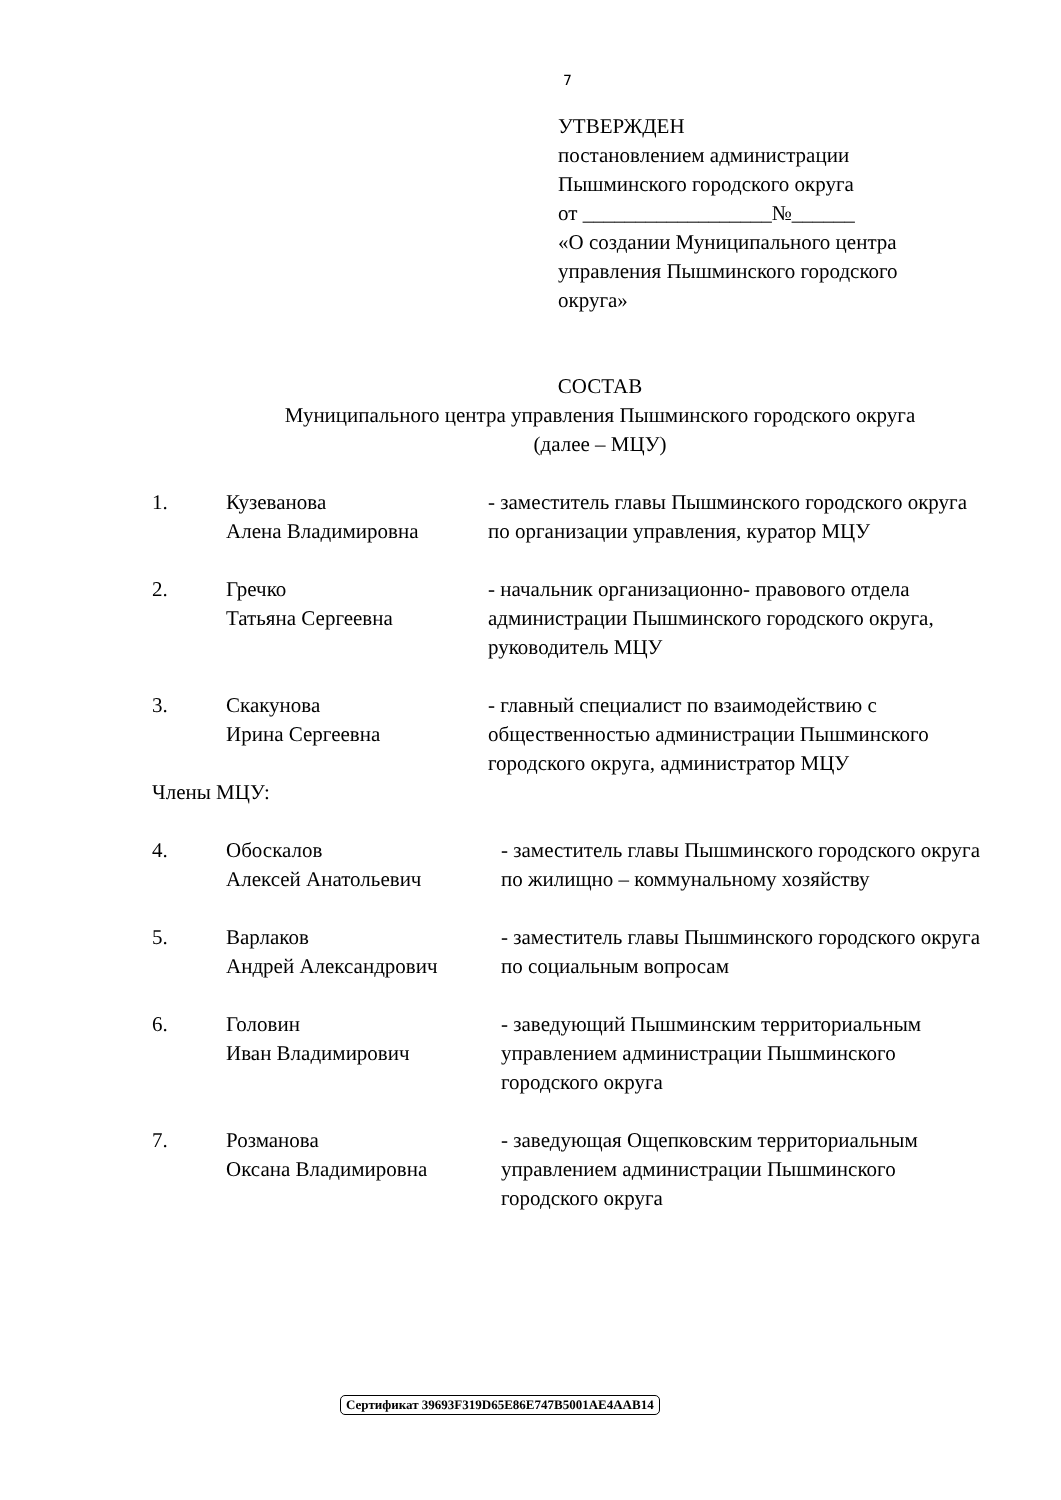7
УТВЕРЖДЕН
постановлением администрации
Пышминского городского округа
от __________________№______
«О создании Муниципального центра
управления Пышминского городского
округа»
СОСТАВ
Муниципального центра управления Пышминского городского округа
(далее – МЦУ)
1. Кузеванова
Алена Владимировна
- заместитель главы Пышминского городского округа по организации управления, куратор МЦУ
2. Гречко
Татьяна Сергеевна
- начальник организационно- правового отдела администрации Пышминского городского округа, руководитель МЦУ
3. Скакунова
Ирина Сергеевна
- главный специалист по взаимодействию с общественностью администрации Пышминского городского округа, администратор МЦУ
Члены МЦУ:
4. Обоскалов
Алексей Анатольевич
- заместитель главы Пышминского городского округа по жилищно – коммунальному хозяйству
5. Варлаков
Андрей Александрович
- заместитель главы Пышминского городского округа по социальным вопросам
6. Головин
Иван Владимирович
- заведующий Пышминским территориальным управлением администрации Пышминского городского округа
7. Розманова
Оксана Владимировна
- заведующая Ощепковским территориальным управлением администрации Пышминского городского округа
Сертификат 39693F319D65E86E747B5001AE4AAB14